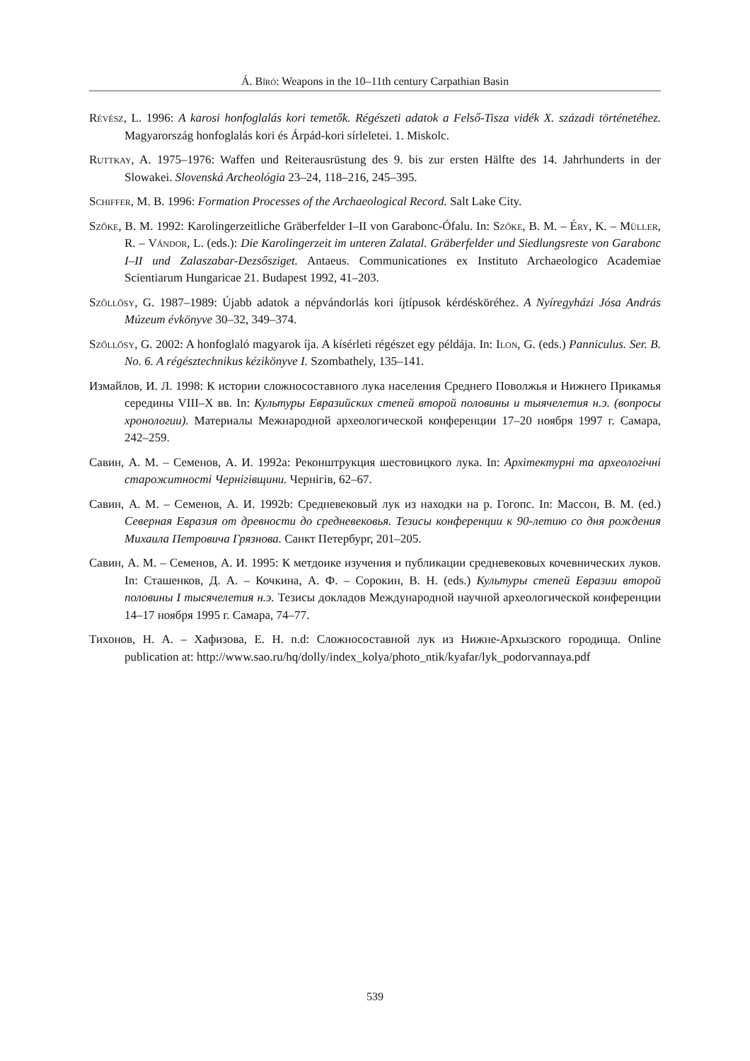Á. Bíró: Weapons in the 10–11th century Carpathian Basin
Révész, L. 1996: A karosi honfoglalás kori temetők. Régészeti adatok a Felső-Tisza vidék X. századi történetéhez. Magyarország honfoglalás kori és Árpád-kori sírleletei. 1. Miskolc.
Ruttkay, A. 1975–1976: Waffen und Reiterausrüstung des 9. bis zur ersten Hälfte des 14. Jahrhunderts in der Slowakei. Slovenská Archeológia 23–24, 118–216, 245–395.
Schiffer, M. B. 1996: Formation Processes of the Archaeological Record. Salt Lake City.
Szőke, B. M. 1992: Karolingerzeitliche Gräberfelder I–II von Garabonc-Ófalu. In: Szőke, B. M. – Éry, K. – Müller, R. – Vándor, L. (eds.): Die Karolingerzeit im unteren Zalatal. Gräberfelder und Siedlungsreste von Garabonc I–II und Zalaszabar-Dezsősziget. Antaeus. Communicationes ex Instituto Archaeologico Academiae Scientiarum Hungaricae 21. Budapest 1992, 41–203.
Szőllősy, G. 1987–1989: Újabb adatok a népvándorlás kori íjtípusok kérdésköréhez. A Nyíregyházi Jósa András Múzeum évkönyve 30–32, 349–374.
Szőllősy, G. 2002: A honfoglaló magyarok íja. A kísérleti régészet egy példája. In: Ilon, G. (eds.) Panniculus. Ser. B. No. 6. A régésztechnikus kézikönyve I. Szombathely, 135–141.
Измайлов, И. Л. 1998: К истории сложносоставного лука населения Среднего Поволжья и Нижнего Прикамья середины VIII–X вв. In: Культуры Евразийских степей второй половины и тыячелетия н.э. (вопросы хронологии). Материалы Межнародной археологической конференции 17–20 ноября 1997 г. Самара, 242–259.
Савин, А. М. – Семенов, А. И. 1992a: Реконштрукция шестовицкого лука. In: Архітектурні та археологічні старожитності Чернігівщини. Чернігів, 62–67.
Савин, А. М. – Семенов, А. И. 1992b: Средневековый лук из находки на р. Гогопс. In: Массон, В. М. (ed.) Северная Евразия от древности до средневековья. Тезисы конференции к 90-летию со дня рождения Михаила Петровича Грязнова. Санкт Петербург, 201–205.
Савин, А. М. – Семенов, А. И. 1995: К метдоике изучения и публикации средневековых кочевнических луков. In: Сташенков, Д. А. – Кочкина, А. Ф. – Сорокин, В. Н. (eds.) Культуры степей Евразии второй половины I тысячелетия н.э. Тезисы докладов Международной научной археологической конференции 14–17 ноября 1995 г. Самара, 74–77.
Тихонов, Н. А. – Хафизова, Е. Н. n.d: Сложносоставной лук из Нижне-Архызского городища. Online publication at: http://www.sao.ru/hq/dolly/index_kolya/photo_ntik/kyafar/lyk_podorvannaya.pdf
539